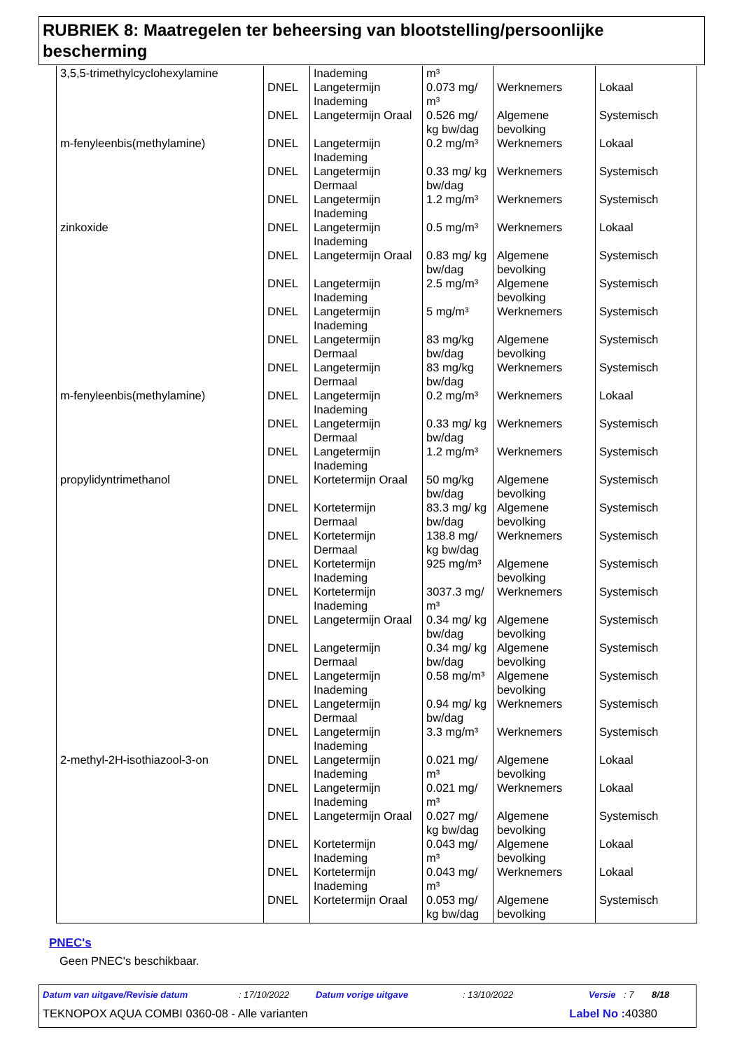RUBRIEK 8: Maatregelen ter beheersing van blootstelling/persoonlijke bescherming
| 3,5,5-trimethylcyclohexylamine | | Inademing | m³ | | |
| | DNEL | Langetermijn Inademing | 0.073 mg/ m³ | Werknemers | Lokaal |
| | DNEL | Langetermijn Oraal | 0.526 mg/ kg bw/dag | Algemene bevolking | Systemisch |
| m-fenyleenbis(methylamine) | DNEL | Langetermijn Inademing | 0.2 mg/m³ | Werknemers | Lokaal |
| | DNEL | Langetermijn Dermaal | 0.33 mg/ kg bw/dag | Werknemers | Systemisch |
| | DNEL | Langetermijn Inademing | 1.2 mg/m³ | Werknemers | Systemisch |
| zinkoxide | DNEL | Langetermijn Inademing | 0.5 mg/m³ | Werknemers | Lokaal |
| | DNEL | Langetermijn Oraal | 0.83 mg/ kg bw/dag | Algemene bevolking | Systemisch |
| | DNEL | Langetermijn Inademing | 2.5 mg/m³ | Algemene bevolking | Systemisch |
| | DNEL | Langetermijn Inademing | 5 mg/m³ | Werknemers | Systemisch |
| | DNEL | Langetermijn Dermaal | 83 mg/kg bw/dag | Algemene bevolking | Systemisch |
| | DNEL | Langetermijn Dermaal | 83 mg/kg bw/dag | Werknemers | Systemisch |
| m-fenyleenbis(methylamine) | DNEL | Langetermijn Inademing | 0.2 mg/m³ | Werknemers | Lokaal |
| | DNEL | Langetermijn Dermaal | 0.33 mg/ kg bw/dag | Werknemers | Systemisch |
| | DNEL | Langetermijn Inademing | 1.2 mg/m³ | Werknemers | Systemisch |
| propylidyntrimethanol | DNEL | Kortetermijn Oraal | 50 mg/kg bw/dag | Algemene bevolking | Systemisch |
| | DNEL | Kortetermijn Dermaal | 83.3 mg/ kg bw/dag | Algemene bevolking | Systemisch |
| | DNEL | Kortetermijn Dermaal | 138.8 mg/ kg bw/dag | Werknemers | Systemisch |
| | DNEL | Kortetermijn Inademing | 925 mg/m³ | Algemene bevolking | Systemisch |
| | DNEL | Kortetermijn Inademing | 3037.3 mg/ m³ | Werknemers | Systemisch |
| | DNEL | Langetermijn Oraal | 0.34 mg/ kg bw/dag | Algemene bevolking | Systemisch |
| | DNEL | Langetermijn Dermaal | 0.34 mg/ kg bw/dag | Algemene bevolking | Systemisch |
| | DNEL | Langetermijn Inademing | 0.58 mg/m³ | Algemene bevolking | Systemisch |
| | DNEL | Langetermijn Dermaal | 0.94 mg/ kg bw/dag | Werknemers | Systemisch |
| | DNEL | Langetermijn Inademing | 3.3 mg/m³ | Werknemers | Systemisch |
| 2-methyl-2H-isothiazool-3-on | DNEL | Langetermijn Inademing | 0.021 mg/ m³ | Algemene bevolking | Lokaal |
| | DNEL | Langetermijn Inademing | 0.021 mg/ m³ | Werknemers | Lokaal |
| | DNEL | Langetermijn Oraal | 0.027 mg/ kg bw/dag | Algemene bevolking | Systemisch |
| | DNEL | Kortetermijn Inademing | 0.043 mg/ m³ | Algemene bevolking | Lokaal |
| | DNEL | Kortetermijn Inademing | 0.043 mg/ m³ | Werknemers | Lokaal |
| | DNEL | Kortetermijn Oraal | 0.053 mg/ kg bw/dag | Algemene bevolking | Systemisch |
PNEC's
Geen PNEC's beschikbaar.
Datum van uitgave/Revisie datum: 17/10/2022 Datum vorige uitgave: 13/10/2022 Versie: 7 8/18
TEKNOPOX AQUA COMBI 0360-08 - Alle varianten Label No : 40380